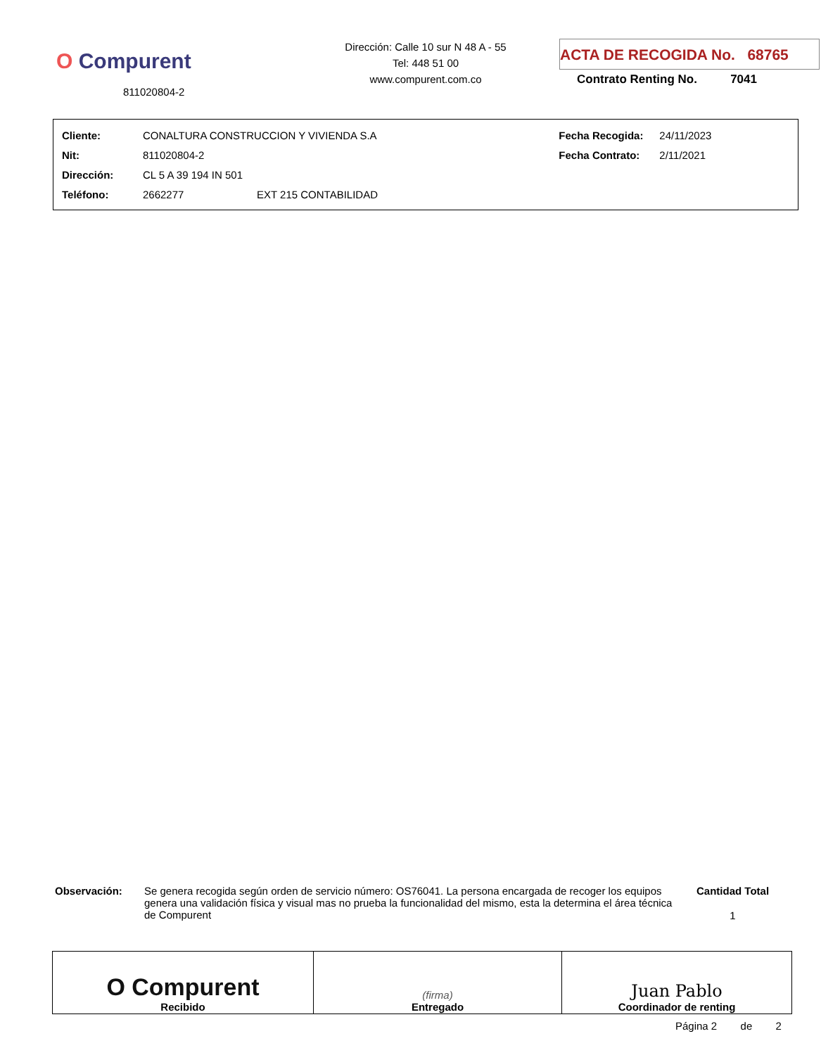O Compurent
811020804-2
Dirección: Calle 10 sur N 48 A - 55
Tel: 448 51 00
www.compurent.com.co
ACTA DE RECOGIDA No. 68765
Contrato Renting No. 7041
| Cliente: | CONALTURA CONSTRUCCION Y VIVIENDA S.A | | Fecha Recogida: | 24/11/2023 |
| Nit: | 811020804-2 | | Fecha Contrato: | 2/11/2021 |
| Dirección: | CL 5 A 39 194 IN 501 | | | |
| Teléfono: | 2662277 | EXT 215 CONTABILIDAD | | |
Observación: Se genera recogida según orden de servicio número: OS76041. La persona encargada de recoger los equipos genera una validación física y visual mas no prueba la funcionalidad del mismo, esta la determina el área técnica de Compurent
Cantidad Total
1
| O Compurent Recibido | (firma) Entregado | Juan Pablo Coordinador de renting |
Página 2 de 2